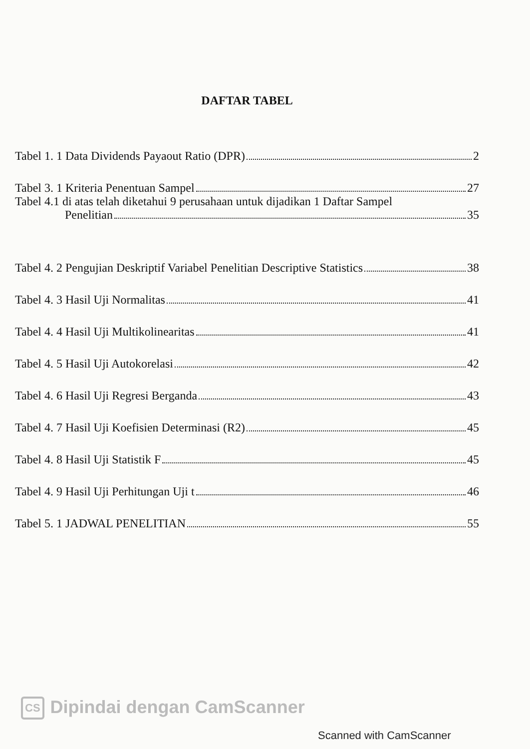DAFTAR TABEL
Tabel 1. 1 Data Dividends Payaout Ratio (DPR) 2
Tabel 3. 1 Kriteria Penentuan Sampel 27
Tabel 4.1 di atas telah diketahui 9 perusahaan untuk dijadikan 1 Daftar Sampel
Penelitian 35
Tabel 4. 2 Pengujian Deskriptif Variabel Penelitian Descriptive Statistics 38
Tabel 4. 3 Hasil Uji Normalitas 41
Tabel 4. 4 Hasil Uji Multikolinearitas 41
Tabel 4. 5 Hasil Uji Autokorelasi 42
Tabel 4. 6 Hasil Uji Regresi Berganda 43
Tabel 4. 7 Hasil Uji Koefisien Determinasi (R2) 45
Tabel 4. 8 Hasil Uji Statistik F 45
Tabel 4. 9 Hasil Uji Perhitungan Uji t 46
Tabel 5. 1 JADWAL PENELITIAN 55
CS Dipindai dengan CamScanner
Scanned with CamScanner